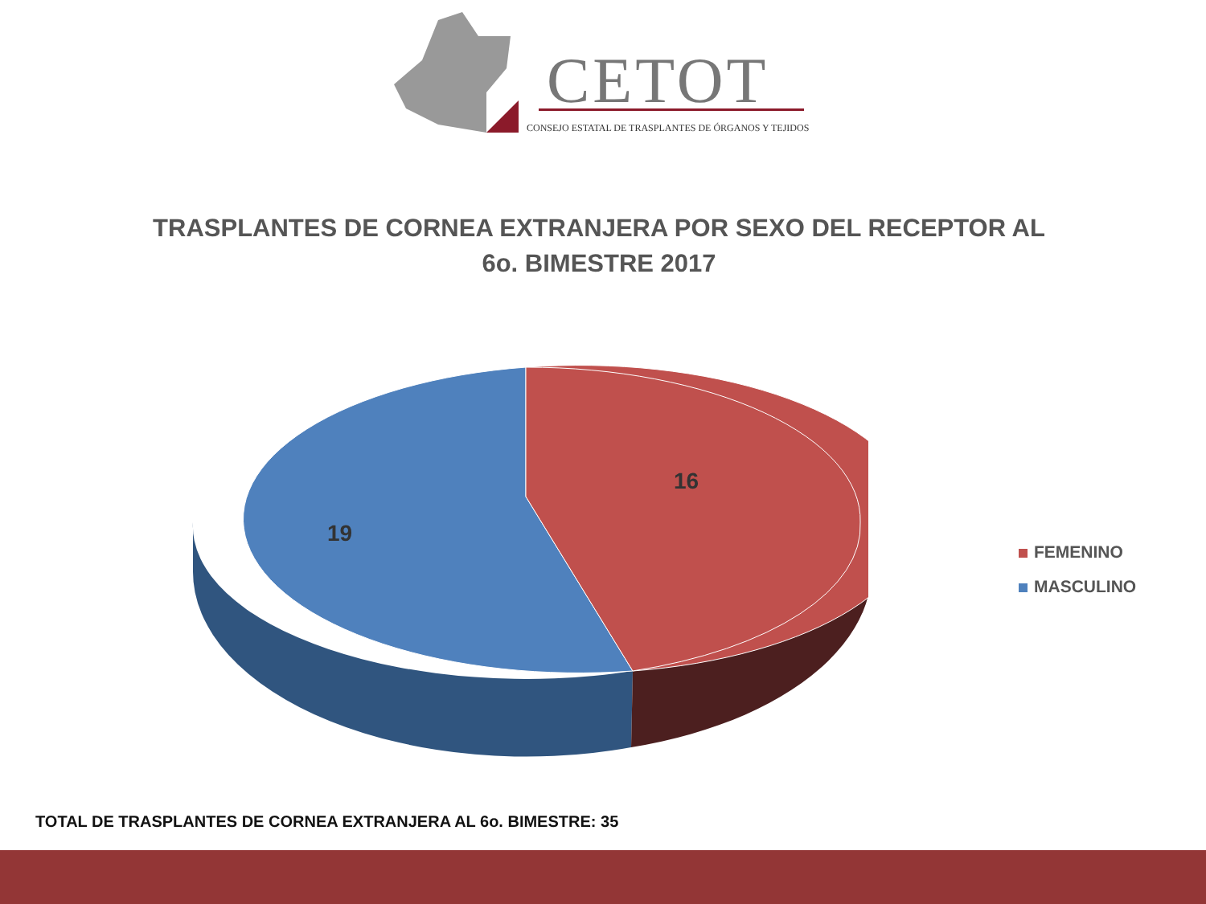CETOT
CONSEJO ESTATAL DE TRASPLANTES DE ÓRGANOS Y TEJIDOS
TRASPLANTES DE CORNEA EXTRANJERA POR SEXO DEL RECEPTOR AL
6o. BIMESTRE 2017
16
19
FEMENINO
MASCULINO
TOTAL DE TRASPLANTES DE CORNEA EXTRANJERA AL 6o. BIMESTRE: 35